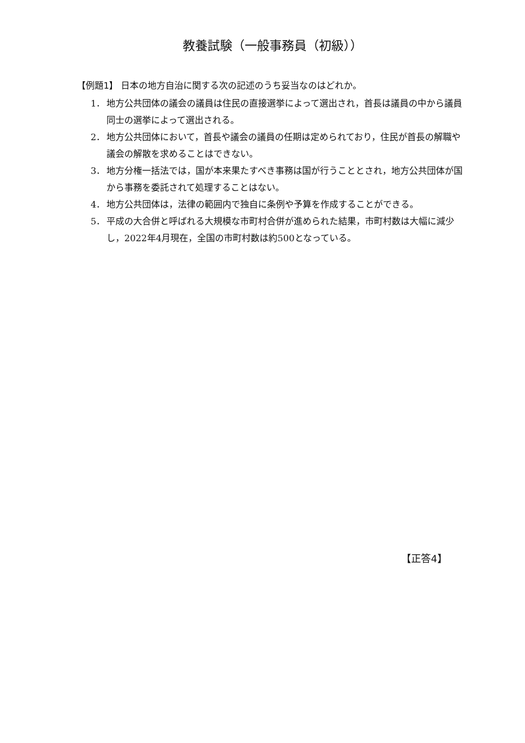教養試験（一般事務員（初級））
【例題1】 日本の地方自治に関する次の記述のうち妥当なのはどれか。
1． 地方公共団体の議会の議員は住民の直接選挙によって選出され，首長は議員の中から議員同士の選挙によって選出される。
2． 地方公共団体において，首長や議会の議員の任期は定められており，住民が首長の解職や議会の解散を求めることはできない。
3． 地方分権一括法では，国が本来果たすべき事務は国が行うこととされ，地方公共団体が国から事務を委託されて処理することはない。
4． 地方公共団体は，法律の範囲内で独自に条例や予算を作成することができる。
5． 平成の大合併と呼ばれる大規模な市町村合併が進められた結果，市町村数は大幅に減少し，2022年4月現在，全国の市町村数は約500となっている。
【正答4】